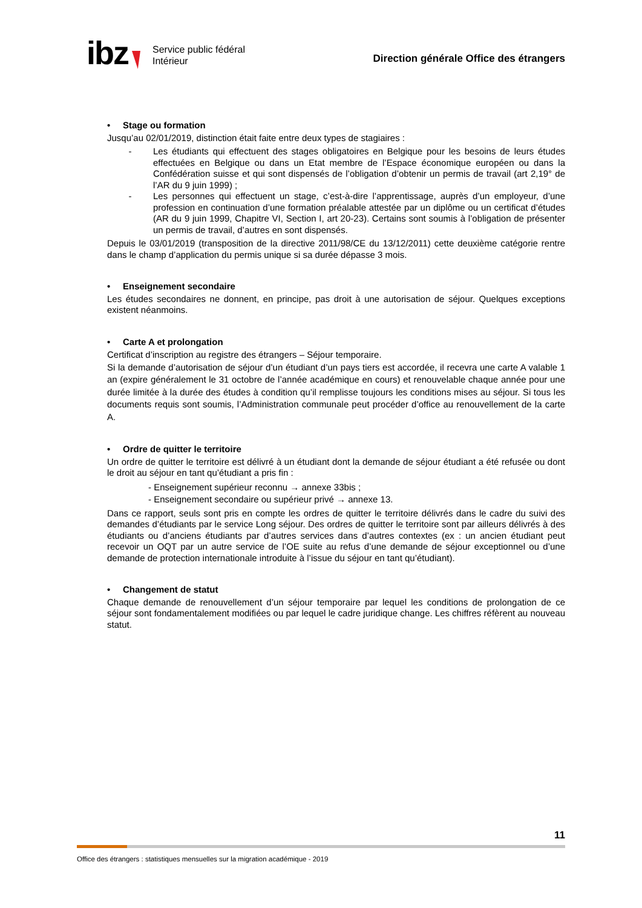ibz
Service public fédéral
Intérieur
Direction générale Office des étrangers
• Stage ou formation
Jusqu’au 02/01/2019, distinction était faite entre deux types de stagiaires :
- Les étudiants qui effectuent des stages obligatoires en Belgique pour les besoins de leurs études effectuées en Belgique ou dans un Etat membre de l’Espace économique européen ou dans la Confédération suisse et qui sont dispensés de l’obligation d’obtenir un permis de travail (art 2,19° de l’AR du 9 juin 1999) ;
- Les personnes qui effectuent un stage, c’est-à-dire l’apprentissage, auprès d’un employeur, d’une profession en continuation d’une formation préalable attestée par un diplôme ou un certificat d’études (AR du 9 juin 1999, Chapitre VI, Section I, art 20-23). Certains sont soumis à l’obligation de présenter un permis de travail, d’autres en sont dispensés.
Depuis le 03/01/2019 (transposition de la directive 2011/98/CE du 13/12/2011) cette deuxième catégorie rentre dans le champ d’application du permis unique si sa durée dépasse 3 mois.
• Enseignement secondaire
Les études secondaires ne donnent, en principe, pas droit à une autorisation de séjour. Quelques exceptions existent néanmoins.
• Carte A et prolongation
Certificat d’inscription au registre des étrangers – Séjour temporaire.
Si la demande d’autorisation de séjour d’un étudiant d’un pays tiers est accordée, il recevra une carte A valable 1 an (expire généralement le 31 octobre de l’année académique en cours) et renouvelable chaque année pour une durée limitée à la durée des études à condition qu’il remplisse toujours les conditions mises au séjour. Si tous les documents requis sont soumis, l’Administration communale peut procéder d’office au renouvellement de la carte A.
• Ordre de quitter le territoire
Un ordre de quitter le territoire est délivré à un étudiant dont la demande de séjour étudiant a été refusée ou dont le droit au séjour en tant qu’étudiant a pris fin :
- Enseignement supérieur reconnu → annexe 33bis ;
- Enseignement secondaire ou supérieur privé → annexe 13.
Dans ce rapport, seuls sont pris en compte les ordres de quitter le territoire délivrés dans le cadre du suivi des demandes d’étudiants par le service Long séjour. Des ordres de quitter le territoire sont par ailleurs délivrés à des étudiants ou d’anciens étudiants par d’autres services dans d’autres contextes (ex : un ancien étudiant peut recevoir un OQT par un autre service de l’OE suite au refus d’une demande de séjour exceptionnel ou d’une demande de protection internationale introduite à l’issue du séjour en tant qu’étudiant).
• Changement de statut
Chaque demande de renouvellement d’un séjour temporaire par lequel les conditions de prolongation de ce séjour sont fondamentalement modifiées ou par lequel le cadre juridique change. Les chiffres réfèrent au nouveau statut.
11
Office des étrangers : statistiques mensuelles sur la migration académique - 2019